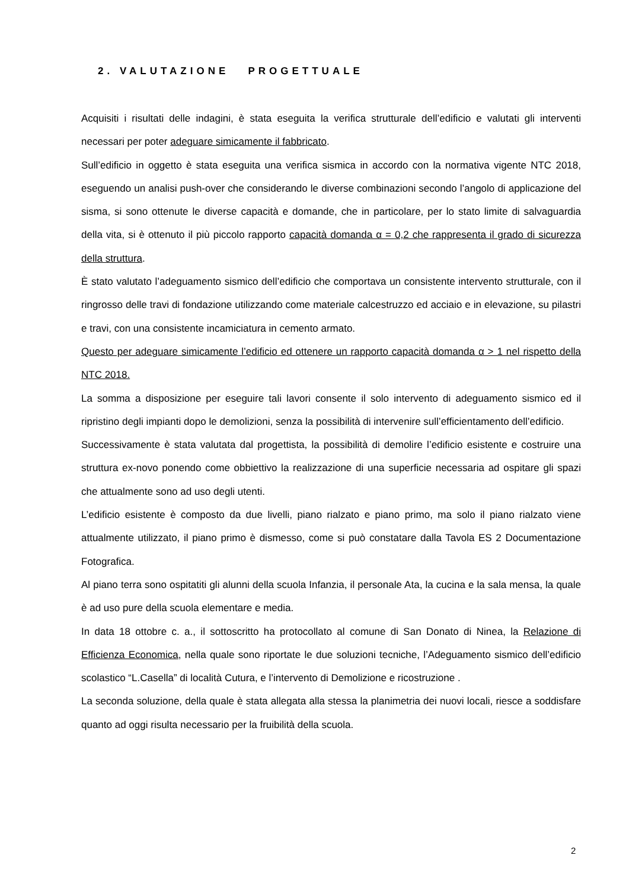2. VALUTAZIONE PROGETTUALE
Acquisiti i risultati delle indagini, è stata eseguita la verifica strutturale dell’edificio e valutati gli interventi necessari per poter adeguare simicamente il fabbricato.
Sull’edificio in oggetto è stata eseguita una verifica sismica in accordo con la normativa vigente NTC 2018, eseguendo un analisi push-over che considerando le diverse combinazioni secondo l’angolo di applicazione del sisma, si sono ottenute le diverse capacità e domande, che in particolare, per lo stato limite di salvaguardia della vita, si è ottenuto il più piccolo rapporto capacità domanda α = 0,2 che rappresenta il grado di sicurezza della struttura.
È stato valutato l’adeguamento sismico dell’edificio che comportava un consistente intervento strutturale, con il ringrosso delle travi di fondazione utilizzando come materiale calcestruzzo ed acciaio e in elevazione, su pilastri e travi, con una consistente incamiciatura in cemento armato.
Questo per adeguare simicamente l’edificio ed ottenere un rapporto capacità domanda α > 1 nel rispetto della NTC 2018.
La somma a disposizione per eseguire tali lavori consente il solo intervento di adeguamento sismico ed il ripristino degli impianti dopo le demolizioni, senza la possibilità di intervenire sull’efficientamento dell’edificio.
Successivamente è stata valutata dal progettista, la possibilità di demolire l’edificio esistente e costruire una struttura ex-novo ponendo come obbiettivo la realizzazione di una superficie necessaria ad ospitare gli spazi che attualmente sono ad uso degli utenti.
L’edificio esistente è composto da due livelli, piano rialzato e piano primo, ma solo il piano rialzato viene attualmente utilizzato, il piano primo è dismesso, come si può constatare dalla Tavola ES 2 Documentazione Fotografica.
Al piano terra sono ospitatiti gli alunni della scuola Infanzia, il personale Ata, la cucina e la sala mensa, la quale è ad uso pure della scuola elementare e media.
In data 18 ottobre c. a., il sottoscritto ha protocollato al comune di San Donato di Ninea, la Relazione di Efficienza Economica, nella quale sono riportate le due soluzioni tecniche, l’Adeguamento sismico dell’edificio scolastico “L.Casella” di località Cutura, e l’intervento di Demolizione e ricostruzione .
La seconda soluzione, della quale è stata allegata alla stessa la planimetria dei nuovi locali, riesce a soddisfare quanto ad oggi risulta necessario per la fruibilità della scuola.
2